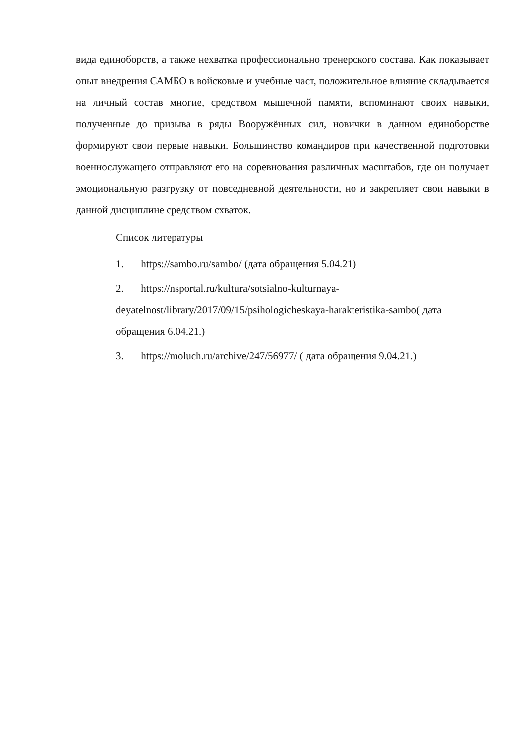вида единоборств, а также нехватка профессионально тренерского состава. Как показывает опыт внедрения САМБО в войсковые и учебные част, положительное влияние складывается на личный состав многие, средством мышечной памяти, вспоминают своих навыки, полученные до призыва в ряды Вооружённых сил, новички в данном единоборстве формируют свои первые навыки. Большинство командиров при качественной подготовки военнослужащего отправляют его на соревнования различных масштабов, где он получает эмоциональную разгрузку от повседневной деятельности, но и закрепляет свои навыки в данной дисциплине средством схваток.
Список литературы
1. https://sambo.ru/sambo/ (дата обращения 5.04.21)
2. https://nsportal.ru/kultura/sotsialno-kulturnaya-deyatelnost/library/2017/09/15/psihologicheskaya-harakteristika-sambo( дата обращения 6.04.21.)
3. https://moluch.ru/archive/247/56977/ ( дата обращения 9.04.21.)